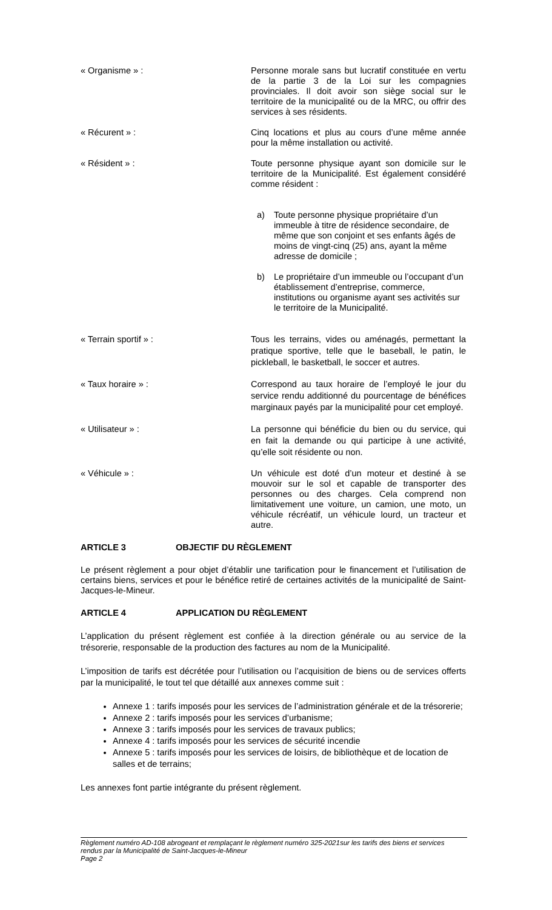« Organisme » : Personne morale sans but lucratif constituée en vertu de la partie 3 de la Loi sur les compagnies provinciales. Il doit avoir son siège social sur le territoire de la municipalité ou de la MRC, ou offrir des services à ses résidents.
« Récurent » : Cinq locations et plus au cours d’une même année pour la même installation ou activité.
« Résident » : Toute personne physique ayant son domicile sur le territoire de la Municipalité. Est également considéré comme résident :
a) Toute personne physique propriétaire d’un immeuble à titre de résidence secondaire, de même que son conjoint et ses enfants âgés de moins de vingt-cinq (25) ans, ayant la même adresse de domicile ;
b) Le propriétaire d’un immeuble ou l’occupant d’un établissement d’entreprise, commerce, institutions ou organisme ayant ses activités sur le territoire de la Municipalité.
« Terrain sportif » : Tous les terrains, vides ou aménagés, permettant la pratique sportive, telle que le baseball, le patin, le pickleball, le basketball, le soccer et autres.
« Taux horaire » : Correspond au taux horaire de l’employé le jour du service rendu additionné du pourcentage de bénéfices marginaux payés par la municipalité pour cet employé.
« Utilisateur » : La personne qui bénéficie du bien ou du service, qui en fait la demande ou qui participe à une activité, qu’elle soit résidente ou non.
« Véhicule » : Un véhicule est doté d’un moteur et destiné à se mouvoir sur le sol et capable de transporter des personnes ou des charges. Cela comprend non limitativement une voiture, un camion, une moto, un véhicule récréatif, un véhicule lourd, un tracteur et autre.
ARTICLE 3 OBJECTIF DU RÈGLEMENT
Le présent règlement a pour objet d’établir une tarification pour le financement et l’utilisation de certains biens, services et pour le bénéfice retiré de certaines activités de la municipalité de Saint-Jacques-le-Mineur.
ARTICLE 4 APPLICATION DU RÈGLEMENT
L’application du présent règlement est confiée à la direction générale ou au service de la trésorerie, responsable de la production des factures au nom de la Municipalité.
L’imposition de tarifs est décrétée pour l’utilisation ou l’acquisition de biens ou de services offerts par la municipalité, le tout tel que détaillé aux annexes comme suit :
Annexe 1 : tarifs imposés pour les services de l’administration générale et de la trésorerie;
Annexe 2 : tarifs imposés pour les services d’urbanisme;
Annexe 3 : tarifs imposés pour les services de travaux publics;
Annexe 4 : tarifs imposés pour les services de sécurité incendie
Annexe 5 : tarifs imposés pour les services de loisirs, de bibliothèque et de location de salles et de terrains;
Les annexes font partie intégrante du présent règlement.
Règlement numéro AD-108 abrogeant et remplaçant le règlement numéro 325-2021sur les tarifs des biens et services rendus par la Municipalité de Saint-Jacques-le-Mineur
Page 2